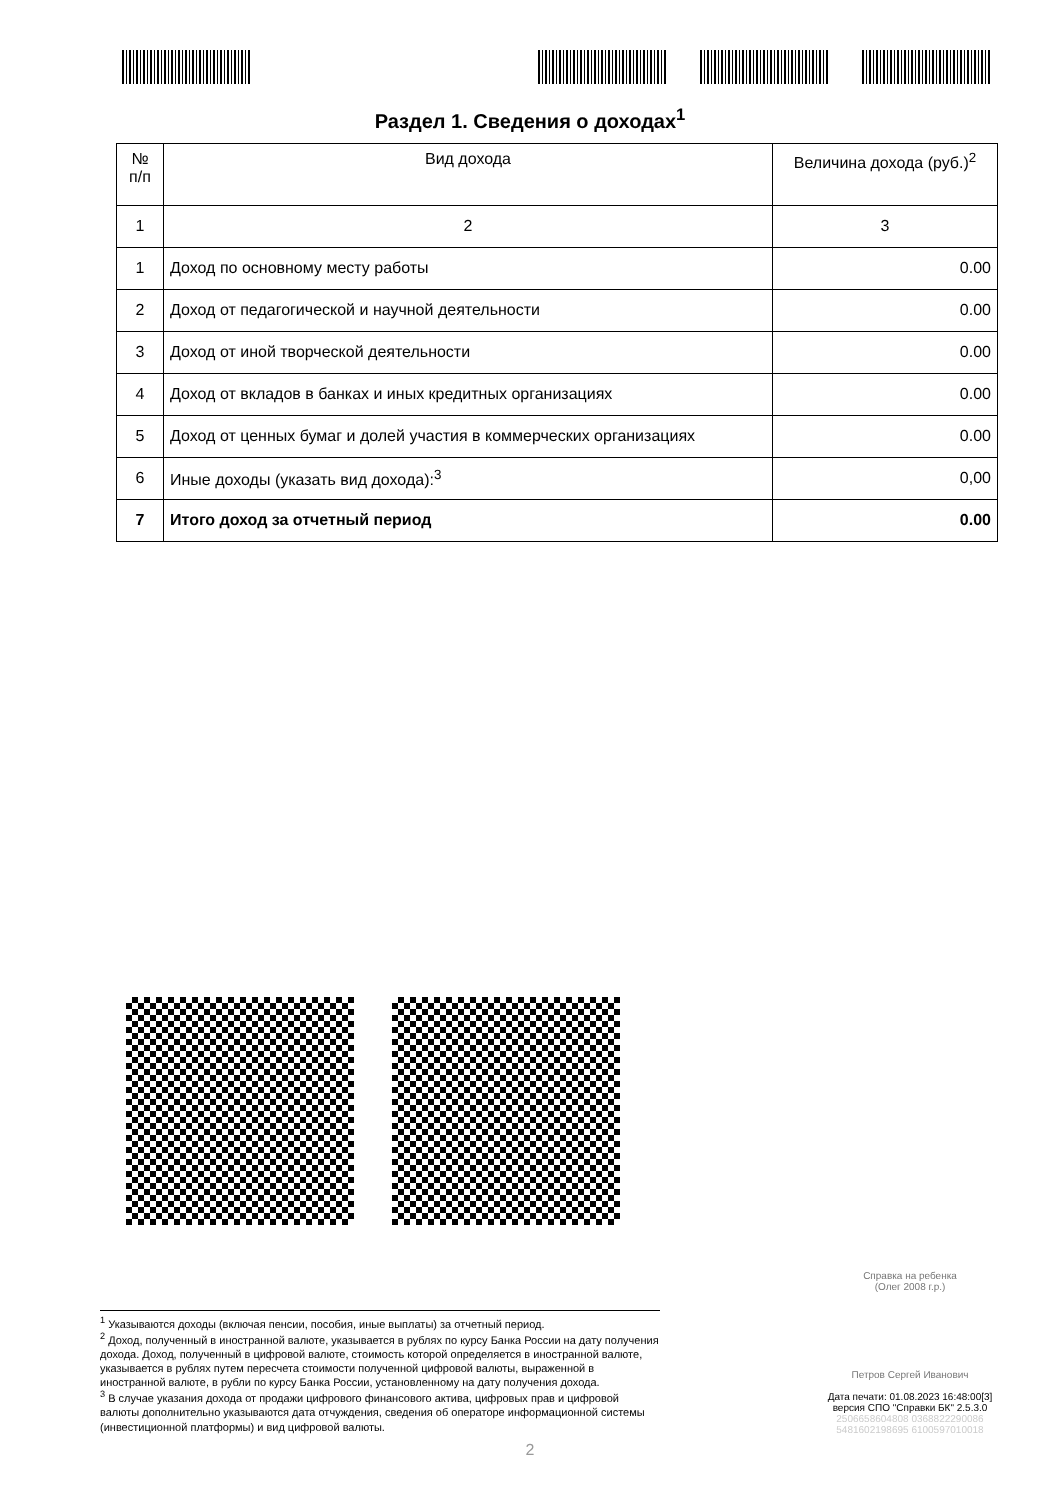Раздел 1. Сведения о доходах<sup>1</sup>
| № п/п | Вид дохода | Величина дохода (руб.)<sup>2</sup> |
| --- | --- | --- |
| 1 | 2 | 3 |
| 1 | Доход по основному месту работы | 0.00 |
| 2 | Доход от педагогической и научной деятельности | 0.00 |
| 3 | Доход от иной творческой деятельности | 0.00 |
| 4 | Доход от вкладов в банках и иных кредитных организациях | 0.00 |
| 5 | Доход от ценных бумаг и долей участия в коммерческих организациях | 0.00 |
| 6 | Иные доходы (указать вид дохода):<sup>3</sup> | 0,00 |
| 7 | Итого доход за отчетный период | 0.00 |
<sup>1</sup> Указываются доходы (включая пенсии, пособия, иные выплаты) за отчетный период.
<sup>2</sup> Доход, полученный в иностранной валюте, указывается в рублях по курсу Банка России на дату получения дохода. Доход, полученный в цифровой валюте, стоимость которой определяется в иностранной валюте, указывается в рублях путем пересчета стоимости полученной цифровой валюты, выраженной в иностранной валюте, в рубли по курсу Банка России, установленному на дату получения дохода.
<sup>3</sup> В случае указания дохода от продажи цифрового финансового актива, цифровых прав и цифровой валюты дополнительно указываются дата отчуждения, сведения об операторе информационной системы (инвестиционной платформы) и вид цифровой валюты.
Справка на ребенка
(Олег 2008 г.р.)
Петров Сергей Иванович
Дата печати: 01.08.2023 16:48:00[3]
версия СПО "Справки БК" 2.5.3.0
2506658604808 0368822290086
5481602198695 6100597010018
2